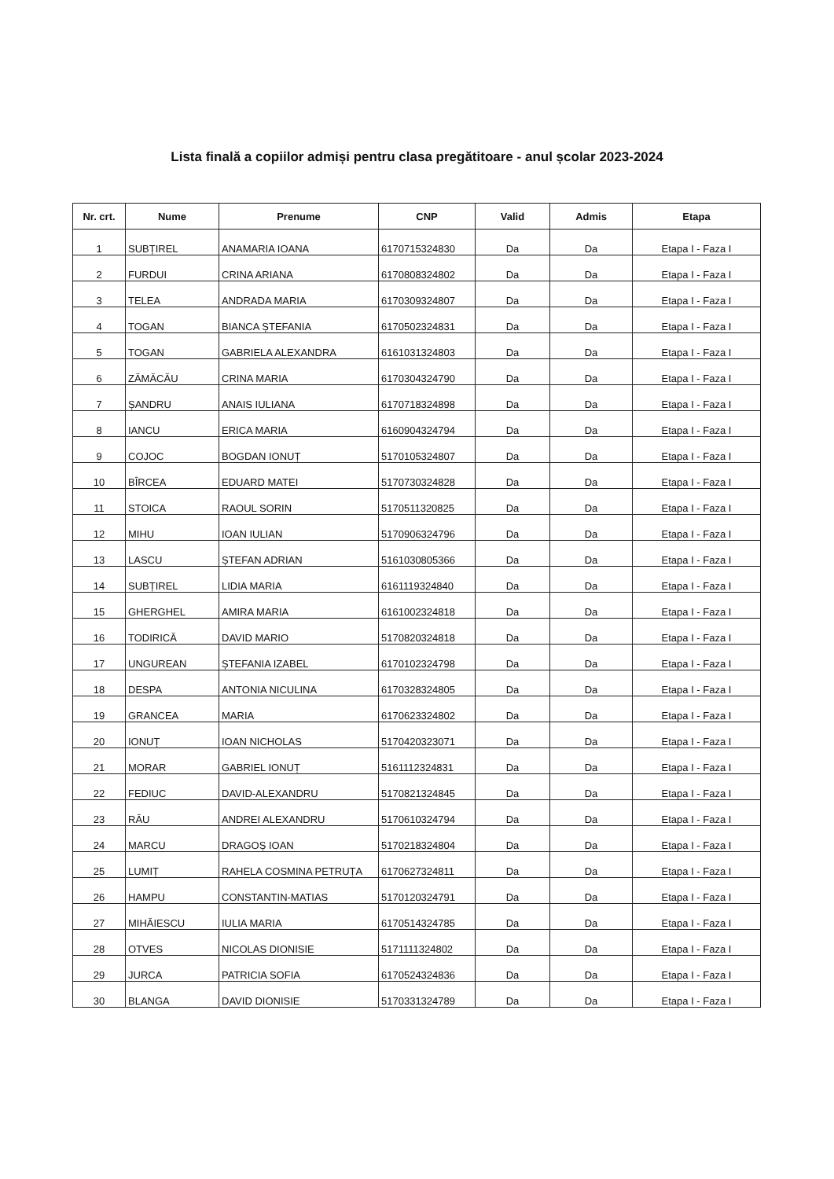Lista finală a copiilor admiși pentru clasa pregătitoare - anul școlar 2023-2024
| Nr. crt. | Nume | Prenume | CNP | Valid | Admis | Etapa |
| --- | --- | --- | --- | --- | --- | --- |
| 1 | SUBȚIREL | ANAMARIA IOANA | 6170715324830 | Da | Da | Etapa I - Faza I |
| 2 | FURDUI | CRINA ARIANA | 6170808324802 | Da | Da | Etapa I - Faza I |
| 3 | TELEA | ANDRADA MARIA | 6170309324807 | Da | Da | Etapa I - Faza I |
| 4 | TOGAN | BIANCA ȘTEFANIA | 6170502324831 | Da | Da | Etapa I - Faza I |
| 5 | TOGAN | GABRIELA ALEXANDRA | 6161031324803 | Da | Da | Etapa I - Faza I |
| 6 | ZĂMĂCĂU | CRINA MARIA | 6170304324790 | Da | Da | Etapa I - Faza I |
| 7 | ȘANDRU | ANAIS IULIANA | 6170718324898 | Da | Da | Etapa I - Faza I |
| 8 | IANCU | ERICA MARIA | 6160904324794 | Da | Da | Etapa I - Faza I |
| 9 | COJOC | BOGDAN IONUȚ | 5170105324807 | Da | Da | Etapa I - Faza I |
| 10 | BÎRCEA | EDUARD MATEI | 5170730324828 | Da | Da | Etapa I - Faza I |
| 11 | STOICA | RAOUL SORIN | 5170511320825 | Da | Da | Etapa I - Faza I |
| 12 | MIHU | IOAN IULIAN | 5170906324796 | Da | Da | Etapa I - Faza I |
| 13 | LASCU | ȘTEFAN ADRIAN | 5161030805366 | Da | Da | Etapa I - Faza I |
| 14 | SUBȚIREL | LIDIA MARIA | 6161119324840 | Da | Da | Etapa I - Faza I |
| 15 | GHERGHEL | AMIRA MARIA | 6161002324818 | Da | Da | Etapa I - Faza I |
| 16 | TODIRICĂ | DAVID MARIO | 5170820324818 | Da | Da | Etapa I - Faza I |
| 17 | UNGUREAN | ȘTEFANIA IZABEL | 6170102324798 | Da | Da | Etapa I - Faza I |
| 18 | DESPA | ANTONIA NICULINA | 6170328324805 | Da | Da | Etapa I - Faza I |
| 19 | GRANCEA | MARIA | 6170623324802 | Da | Da | Etapa I - Faza I |
| 20 | IONUȚ | IOAN NICHOLAS | 5170420323071 | Da | Da | Etapa I - Faza I |
| 21 | MORAR | GABRIEL IONUȚ | 5161112324831 | Da | Da | Etapa I - Faza I |
| 22 | FEDIUC | DAVID-ALEXANDRU | 5170821324845 | Da | Da | Etapa I - Faza I |
| 23 | RĂU | ANDREI ALEXANDRU | 5170610324794 | Da | Da | Etapa I - Faza I |
| 24 | MARCU | DRAGOȘ IOAN | 5170218324804 | Da | Da | Etapa I - Faza I |
| 25 | LUMIȚ | RAHELA COSMINA PETRUȚA | 6170627324811 | Da | Da | Etapa I - Faza I |
| 26 | HAMPU | CONSTANTIN-MATIAS | 5170120324791 | Da | Da | Etapa I - Faza I |
| 27 | MIHĂIESCU | IULIA MARIA | 6170514324785 | Da | Da | Etapa I - Faza I |
| 28 | OTVES | NICOLAS DIONISIE | 5171111324802 | Da | Da | Etapa I - Faza I |
| 29 | JURCA | PATRICIA SOFIA | 6170524324836 | Da | Da | Etapa I - Faza I |
| 30 | BLANGA | DAVID DIONISIE | 5170331324789 | Da | Da | Etapa I - Faza I |